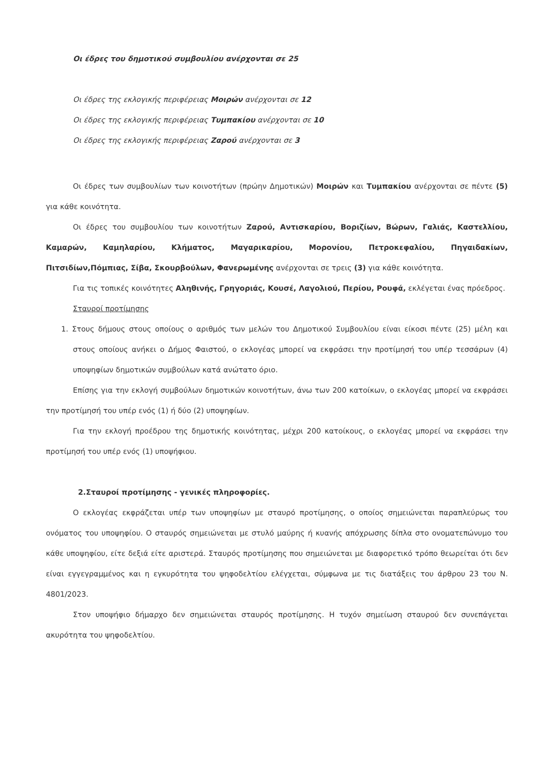Οι έδρες του δημοτικού συμβουλίου ανέρχονται σε 25
Οι έδρες της εκλογικής περιφέρειας Μοιρών ανέρχονται σε 12
Οι έδρες της εκλογικής περιφέρειας Τυμπακίου ανέρχονται σε 10
Οι έδρες της εκλογικής περιφέρειας Ζαρού ανέρχονται σε 3
Οι έδρες των συμβουλίων των κοινοτήτων (πρώην Δημοτικών) Μοιρών και Τυμπακίου ανέρχονται σε πέντε (5) για κάθε κοινότητα.
Οι έδρες του συμβουλίου των κοινοτήτων Ζαρού, Αντισκαρίου, Βοριζίων, Βώρων, Γαλιάς, Καστελλίου, Καμαρών, Καμηλαρίου, Κλήματος, Μαγαρικαρίου, Μορονίου, Πετροκεφαλίου, Πηγαιδακίων, Πιτσιδίων,Πόμπιας, Σίβα, Σκουρβούλων, Φανερωμένης ανέρχονται σε τρεις (3) για κάθε κοινότητα.
Για τις τοπικές κοινότητες Αληθινής, Γρηγοριάς, Κουσέ, Λαγολιού, Περίου, Ρουφά, εκλέγεται ένας πρόεδρος.
Σταυροί προτίμησης
1. Στους δήμους στους οποίους ο αριθμός των μελών του Δημοτικού Συμβουλίου είναι είκοσι πέντε (25) μέλη και στους οποίους ανήκει ο Δήμος Φαιστού, ο εκλογέας μπορεί να εκφράσει την προτίμησή του υπέρ τεσσάρων (4) υποψηφίων δημοτικών συμβούλων κατά ανώτατο όριο.
Επίσης για την εκλογή συμβούλων δημοτικών κοινοτήτων, άνω των 200 κατοίκων, ο εκλογέας μπορεί να εκφράσει την προτίμησή του υπέρ ενός (1) ή δύο (2) υποψηφίων.
Για την εκλογή προέδρου της δημοτικής κοινότητας, μέχρι 200 κατοίκους, ο εκλογέας μπορεί να εκφράσει την προτίμησή του υπέρ ενός (1) υποψήφιου.
2.Σταυροί προτίμησης - γενικές πληροφορίες.
Ο εκλογέας εκφράζεται υπέρ των υποψηφίων με σταυρό προτίμησης, ο οποίος σημειώνεται παραπλεύρως του ονόματος του υποψηφίου. Ο σταυρός σημειώνεται με στυλό μαύρης ή κυανής απόχρωσης δίπλα στο ονοματεπώνυμο του κάθε υποψηφίου, είτε δεξιά είτε αριστερά. Σταυρός προτίμησης που σημειώνεται με διαφορετικό τρόπο θεωρείται ότι δεν είναι εγγεγραμμένος και η εγκυρότητα του ψηφοδελτίου ελέγχεται, σύμφωνα με τις διατάξεις του άρθρου 23 του Ν. 4801/2023.
Στον υποψήφιο δήμαρχο δεν σημειώνεται σταυρός προτίμησης. Η τυχόν σημείωση σταυρού δεν συνεπάγεται ακυρότητα του ψηφοδελτίου.